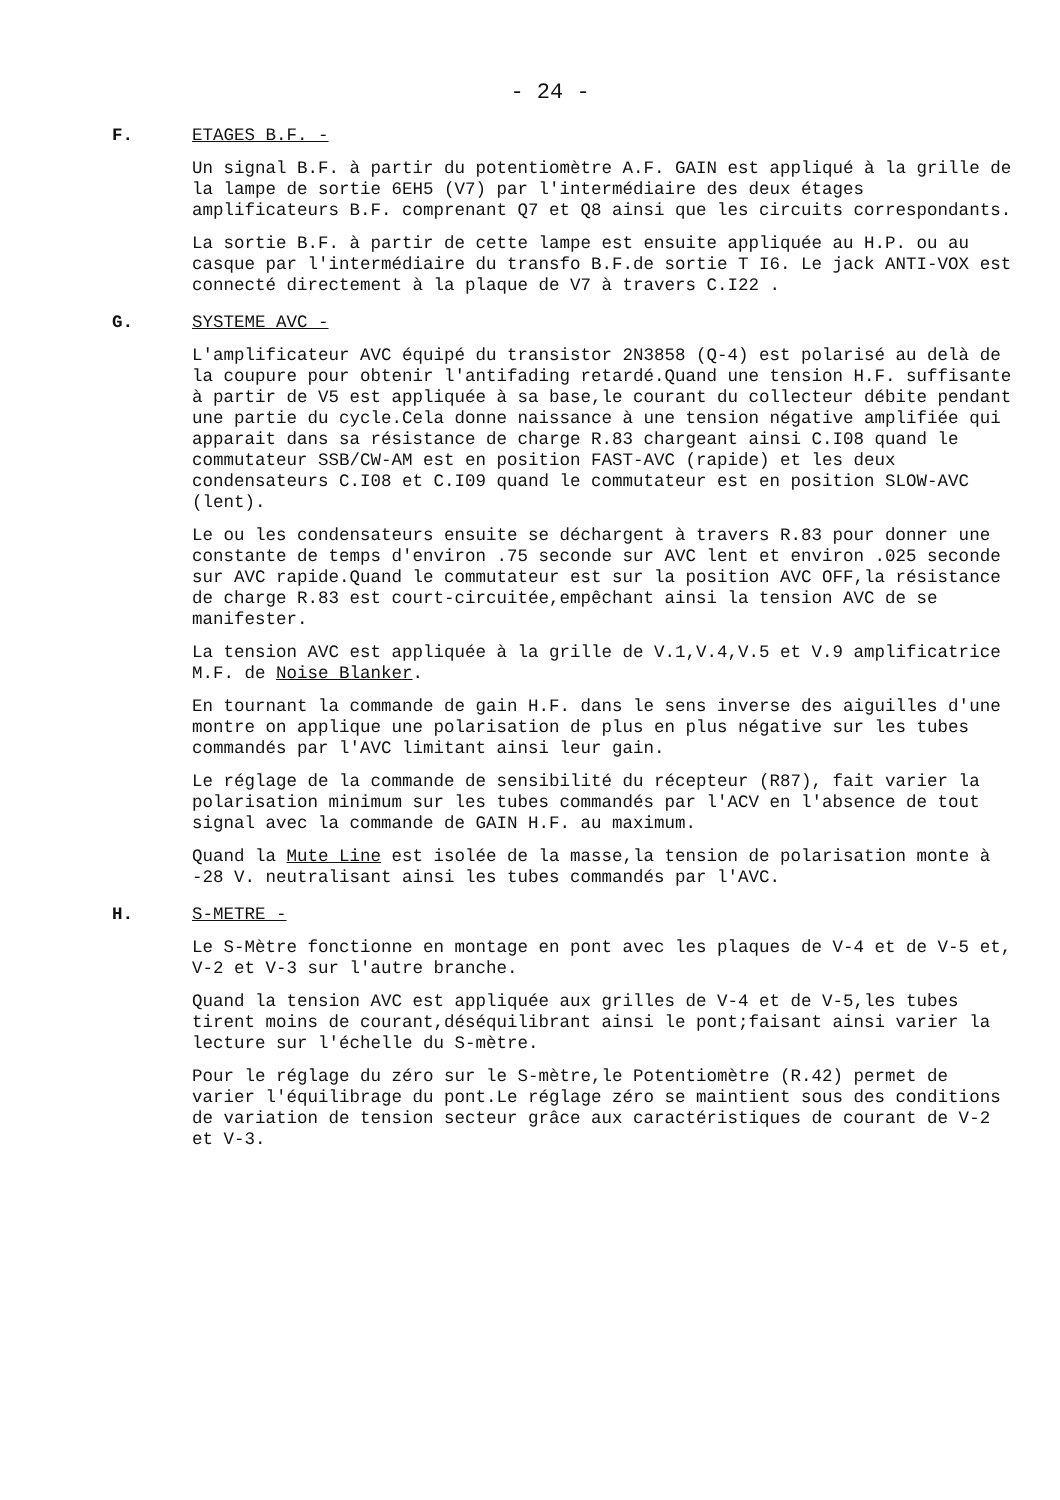- 24 -
F. ETAGES B.F. -
Un signal B.F. à partir du potentiomètre A.F. GAIN est appliqué à la grille de la lampe de sortie 6EH5 (V7) par l'intermédiaire des deux étages amplificateurs B.F. comprenant Q7 et Q8 ainsi que les circuits correspondants.
La sortie B.F. à partir de cette lampe est ensuite appliquée au H.P. ou au casque par l'intermédiaire du transfo B.F.de sortie T I6. Le jack ANTI-VOX est connecté directement à la plaque de V7 à travers C.I22 .
G. SYSTEME AVC -
L'amplificateur AVC équipé du transistor 2N3858 (Q-4) est polarisé au delà de la coupure pour obtenir l'antifading retardé.Quand une tension H.F. suffisante à partir de V5 est appliquée à sa base,le courant du collecteur débite pendant une partie du cycle.Cela donne naissance à une tension négative amplifiée qui apparait dans sa résistance de charge R.83 chargeant ainsi C.I08 quand le commutateur SSB/CW-AM est en position FAST-AVC (rapide) et les deux condensateurs C.I08 et C.I09 quand le commutateur est en position SLOW-AVC (lent).
Le ou les condensateurs ensuite se déchargent à travers R.83 pour donner une constante de temps d'environ .75 seconde sur AVC lent et environ .025 seconde sur AVC rapide.Quand le commutateur est sur la position AVC OFF,la résistance de charge R.83 est court-circuitée,empêchant ainsi la tension AVC de se manifester.
La tension AVC est appliquée à la grille de V.1,V.4,V.5 et V.9 amplificatrice M.F. de Noise Blanker.
En tournant la commande de gain H.F. dans le sens inverse des aiguilles d'une montre on applique une polarisation de plus en plus négative sur les tubes commandés par l'AVC limitant ainsi leur gain.
Le réglage de la commande de sensibilité du récepteur (R87), fait varier la polarisation minimum sur les tubes commandés par l'ACV en l'absence de tout signal avec la commande de GAIN H.F. au maximum.
Quand la Mute Line est isolée de la masse,la tension de polarisation monte à -28 V. neutralisant ainsi les tubes commandés par l'AVC.
H. S-METRE -
Le S-Mètre fonctionne en montage en pont avec les plaques de V-4 et de V-5 et, V-2 et V-3 sur l'autre branche.
Quand la tension AVC est appliquée aux grilles de V-4 et de V-5,les tubes tirent moins de courant,déséquilibrant ainsi le pont;faisant ainsi varier la lecture sur l'échelle du S-mètre.
Pour le réglage du zéro sur le S-mètre,le Potentiomètre (R.42) permet de varier l'équilibrage du pont.Le réglage zéro se maintient sous des conditions de variation de tension secteur grâce aux caractéristiques de courant de V-2 et V-3.